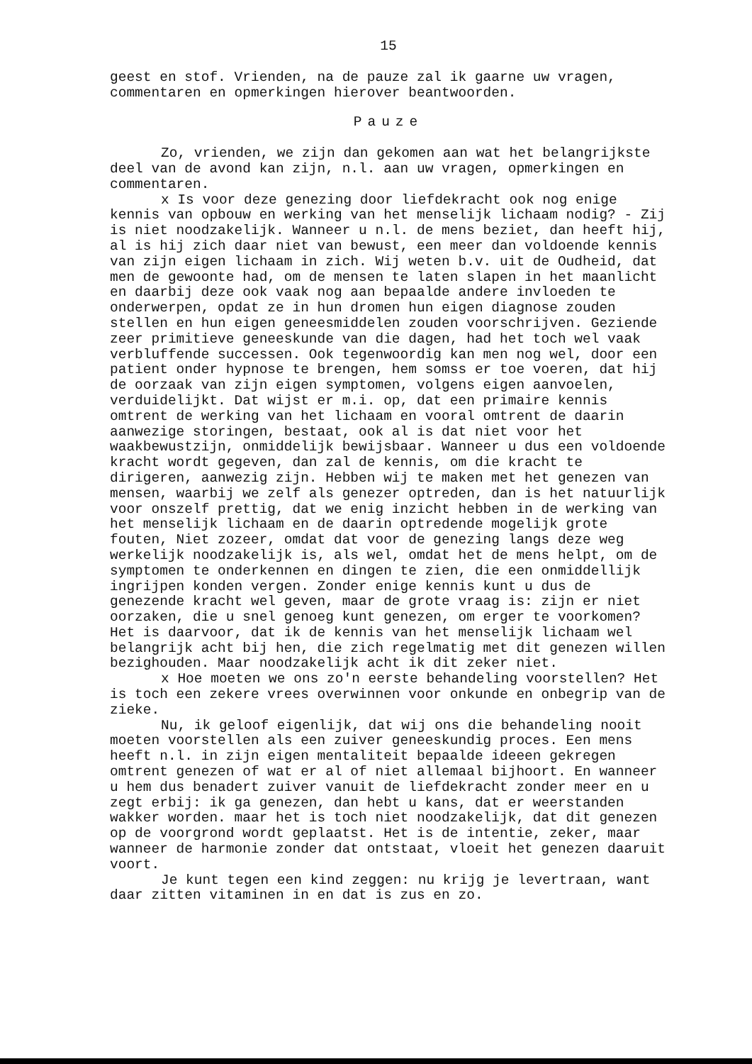15
geest en stof. Vrienden, na de pauze zal ik gaarne uw vragen, commentaren en opmerkingen hierover beantwoorden.
Pauze
Zo, vrienden, we zijn dan gekomen aan wat het belangrijkste deel van de avond kan zijn, n.l. aan uw vragen, opmerkingen en commentaren.
x Is voor deze genezing door liefdekracht ook nog enige kennis van opbouw en werking van het menselijk lichaam nodig? - Zij is niet noodzakelijk. Wanneer u n.l. de mens beziet, dan heeft hij, al is hij zich daar niet van bewust, een meer dan voldoende kennis van zijn eigen lichaam in zich. Wij weten b.v. uit de Oudheid, dat men de gewoonte had, om de mensen te laten slapen in het maanlicht en daarbij deze ook vaak nog aan bepaalde andere invloeden te onderwerpen, opdat ze in hun dromen hun eigen diagnose zouden stellen en hun eigen geneesmiddelen zouden voorschrijven. Geziende zeer primitieve geneeskunde van die dagen, had het toch wel vaak verbluffende successen. Ook tegenwoordig kan men nog wel, door een patient onder hypnose te brengen, hem somss er toe voeren, dat hij de oorzaak van zijn eigen symptomen, volgens eigen aanvoelen, verduidelijkt. Dat wijst er m.i. op, dat een primaire kennis omtrent de werking van het lichaam en vooral omtrent de daarin aanwezige storingen, bestaat, ook al is dat niet voor het waakbewustzijn, onmiddelijk bewijsbaar. Wanneer u dus een voldoende kracht wordt gegeven, dan zal de kennis, om die kracht te dirigeren, aanwezig zijn. Hebben wij te maken met het genezen van mensen, waarbij we zelf als genezer optreden, dan is het natuurlijk voor onszelf prettig, dat we enig inzicht hebben in de werking van het menselijk lichaam en de daarin optredende mogelijk grote fouten, Niet zozeer, omdat dat voor de genezing langs deze weg werkelijk noodzakelijk is, als wel, omdat het de mens helpt, om de symptomen te onderkennen en dingen te zien, die een onmiddellijk ingrijpen konden vergen. Zonder enige kennis kunt u dus de genezende kracht wel geven, maar de grote vraag is: zijn er niet oorzaken, die u snel genoeg kunt genezen, om erger te voorkomen? Het is daarvoor, dat ik de kennis van het menselijk lichaam wel belangrijk acht bij hen, die zich regelmatig met dit genezen willen bezighouden. Maar noodzakelijk acht ik dit zeker niet.
x Hoe moeten we ons zo'n eerste behandeling voorstellen? Het is toch een zekere vrees overwinnen voor onkunde en onbegrip van de zieke.
Nu, ik geloof eigenlijk, dat wij ons die behandeling nooit moeten voorstellen als een zuiver geneeskundig proces. Een mens heeft n.l. in zijn eigen mentaliteit bepaalde ideeen gekregen omtrent genezen of wat er al of niet allemaal bijhoort. En wanneer u hem dus benadert zuiver vanuit de liefdekracht zonder meer en u zegt erbij: ik ga genezen, dan hebt u kans, dat er weerstanden wakker worden. maar het is toch niet noodzakelijk, dat dit genezen op de voorgrond wordt geplaatst. Het is de intentie, zeker, maar wanneer de harmonie zonder dat ontstaat, vloeit het genezen daaruit voort.
Je kunt tegen een kind zeggen: nu krijg je levertraan, want daar zitten vitaminen in en dat is zus en zo.